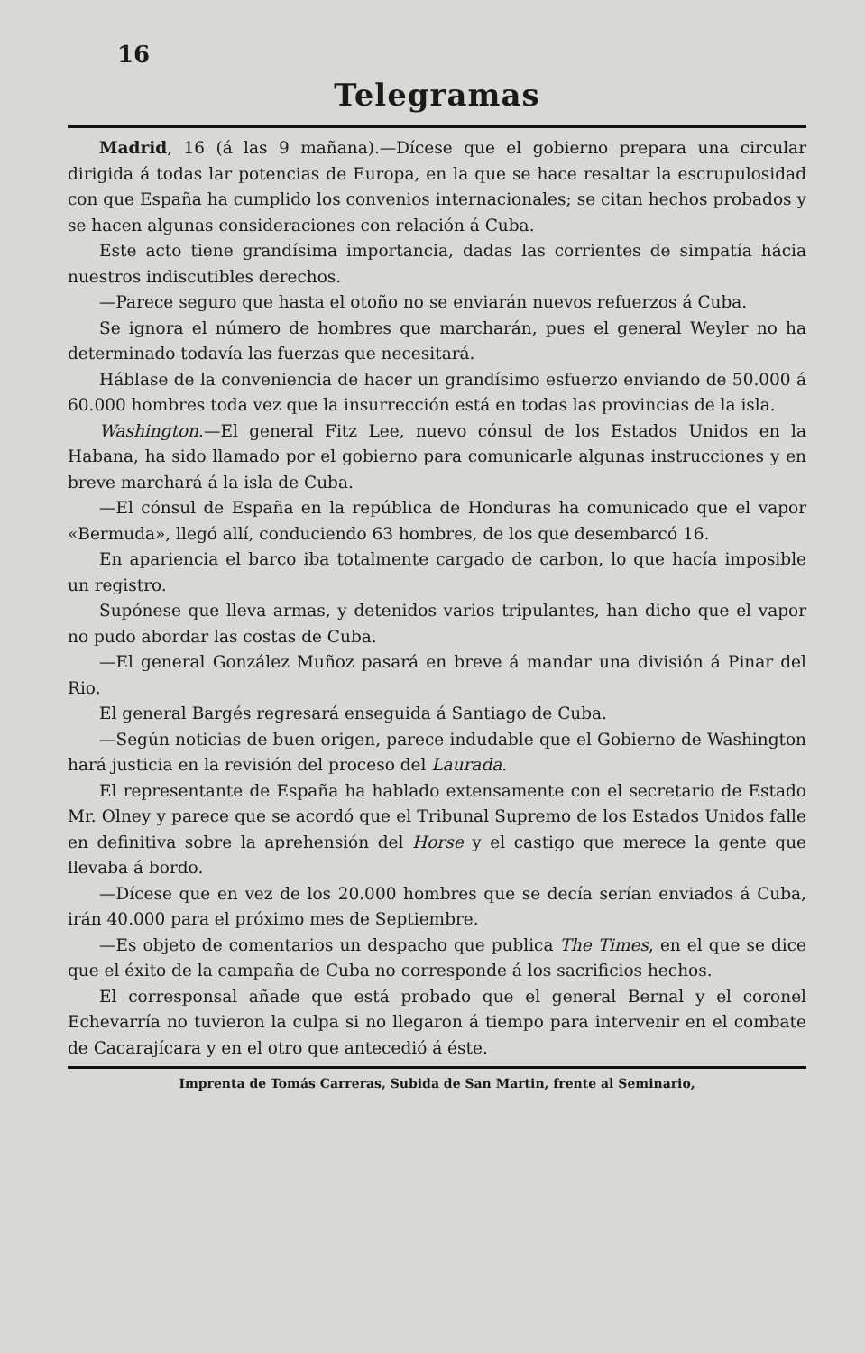16
Telegramas
Madrid, 16 (á las 9 mañana).—Dícese que el gobierno prepara una circular dirigida á todas lar potencias de Europa, en la que se hace resaltar la escrupulosidad con que España ha cumplido los convenios internacionales; se citan hechos probados y se hacen algunas consideraciones con relación á Cuba.
Este acto tiene grandísima importancia, dadas las corrientes de simpatía hácia nuestros indiscutibles derechos.
—Parece seguro que hasta el otoño no se enviarán nuevos refuerzos á Cuba.
Se ignora el número de hombres que marcharán, pues el general Weyler no ha determinado todavía las fuerzas que necesitará.
Háblase de la conveniencia de hacer un grandísimo esfuerzo enviando de 50.000 á 60.000 hombres toda vez que la insurrección está en todas las provincias de la isla.
Washington.—El general Fitz Lee, nuevo cónsul de los Estados Unidos en la Habana, ha sido llamado por el gobierno para comunicarle algunas instrucciones y en breve marchará á la isla de Cuba.
—El cónsul de España en la república de Honduras ha comunicado que el vapor «Bermuda», llegó allí, conduciendo 63 hombres, de los que desembarcó 16.
En apariencia el barco iba totalmente cargado de carbon, lo que hacía imposible un registro.
Supónese que lleva armas, y detenidos varios tripulantes, han dicho que el vapor no pudo abordar las costas de Cuba.
—El general González Muñoz pasará en breve á mandar una división á Pinar del Rio.
El general Bargés regresará enseguida á Santiago de Cuba.
—Según noticias de buen origen, parece indudable que el Gobierno de Washington hará justicia en la revisión del proceso del Laurada.
El representante de España ha hablado extensamente con el secretario de Estado Mr. Olney y parece que se acordó que el Tribunal Supremo de los Estados Unidos falle en definitiva sobre la aprehensión del Horse y el castigo que merece la gente que llevaba á bordo.
—Dícese que en vez de los 20.000 hombres que se decía serían enviados á Cuba, irán 40.000 para el próximo mes de Septiembre.
—Es objeto de comentarios un despacho que publica The Times, en el que se dice que el éxito de la campaña de Cuba no corresponde á los sacrificios hechos.
El corresponsal añade que está probado que el general Bernal y el coronel Echevarría no tuvieron la culpa si no llegaron á tiempo para intervenir en el combate de Cacarajícara y en el otro que antecedió á éste.
Imprenta de Tomás Carreras, Subida de San Martin, frente al Seminario,